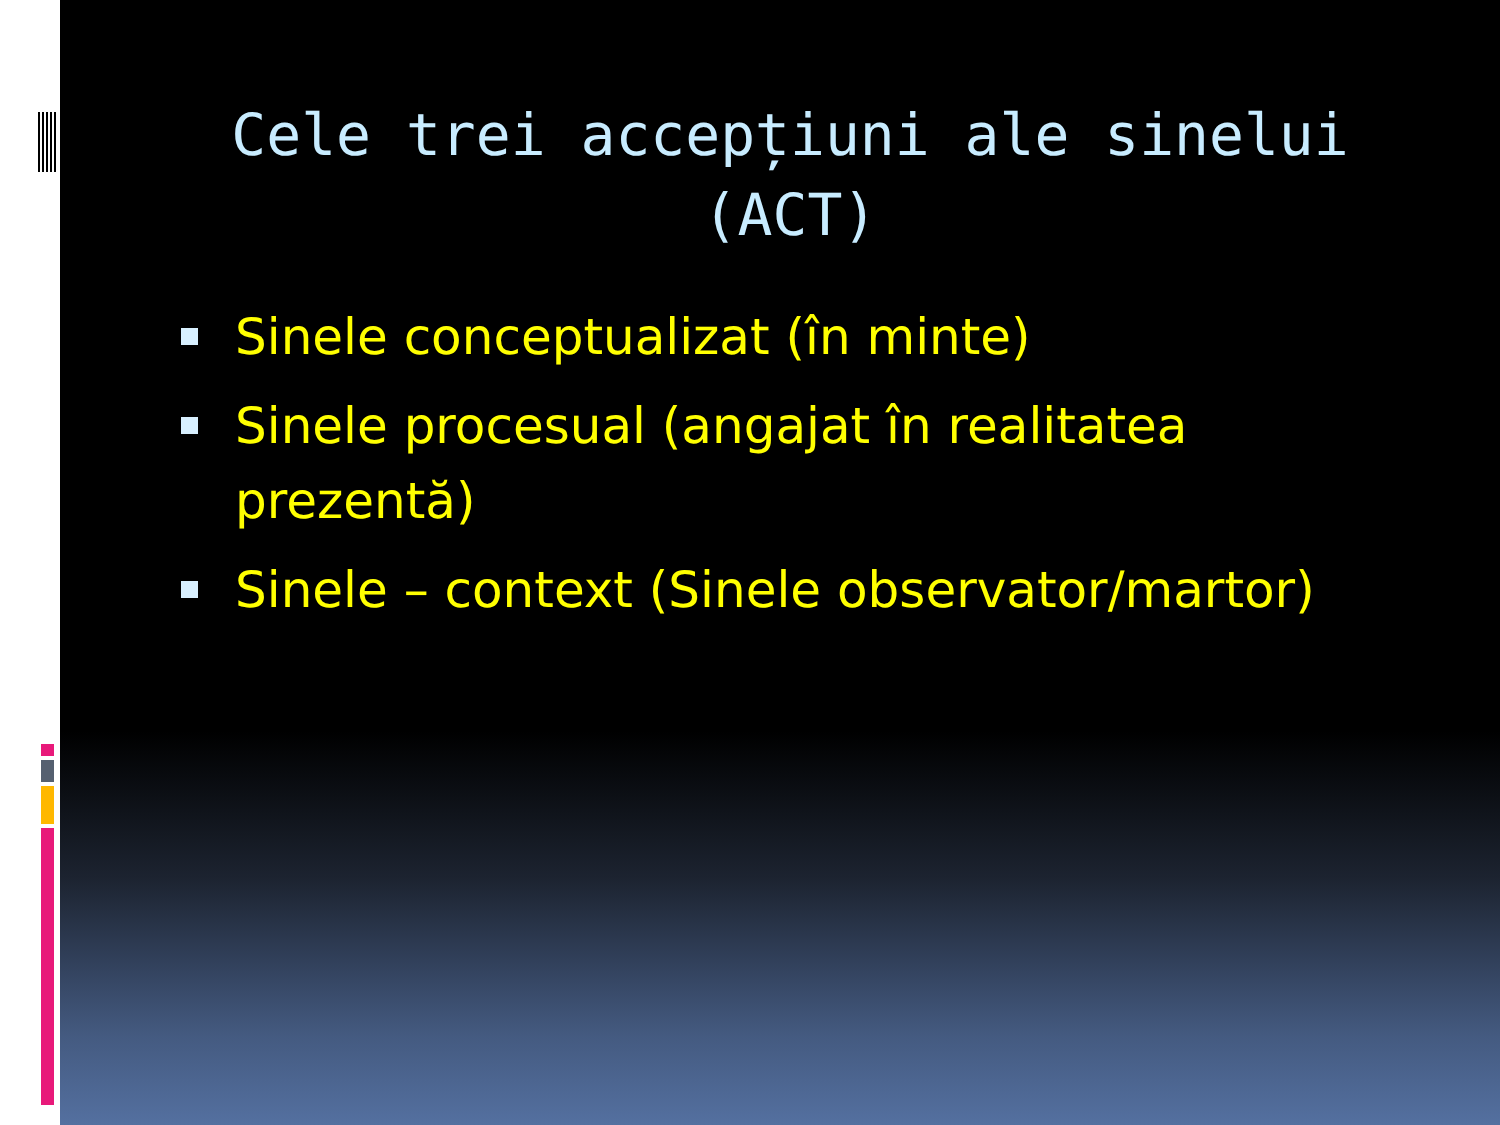Cele trei accepțiuni ale sinelui (ACT)
Sinele conceptualizat (în minte)
Sinele procesual (angajat în realitatea prezentă)
Sinele – context (Sinele observator/martor)